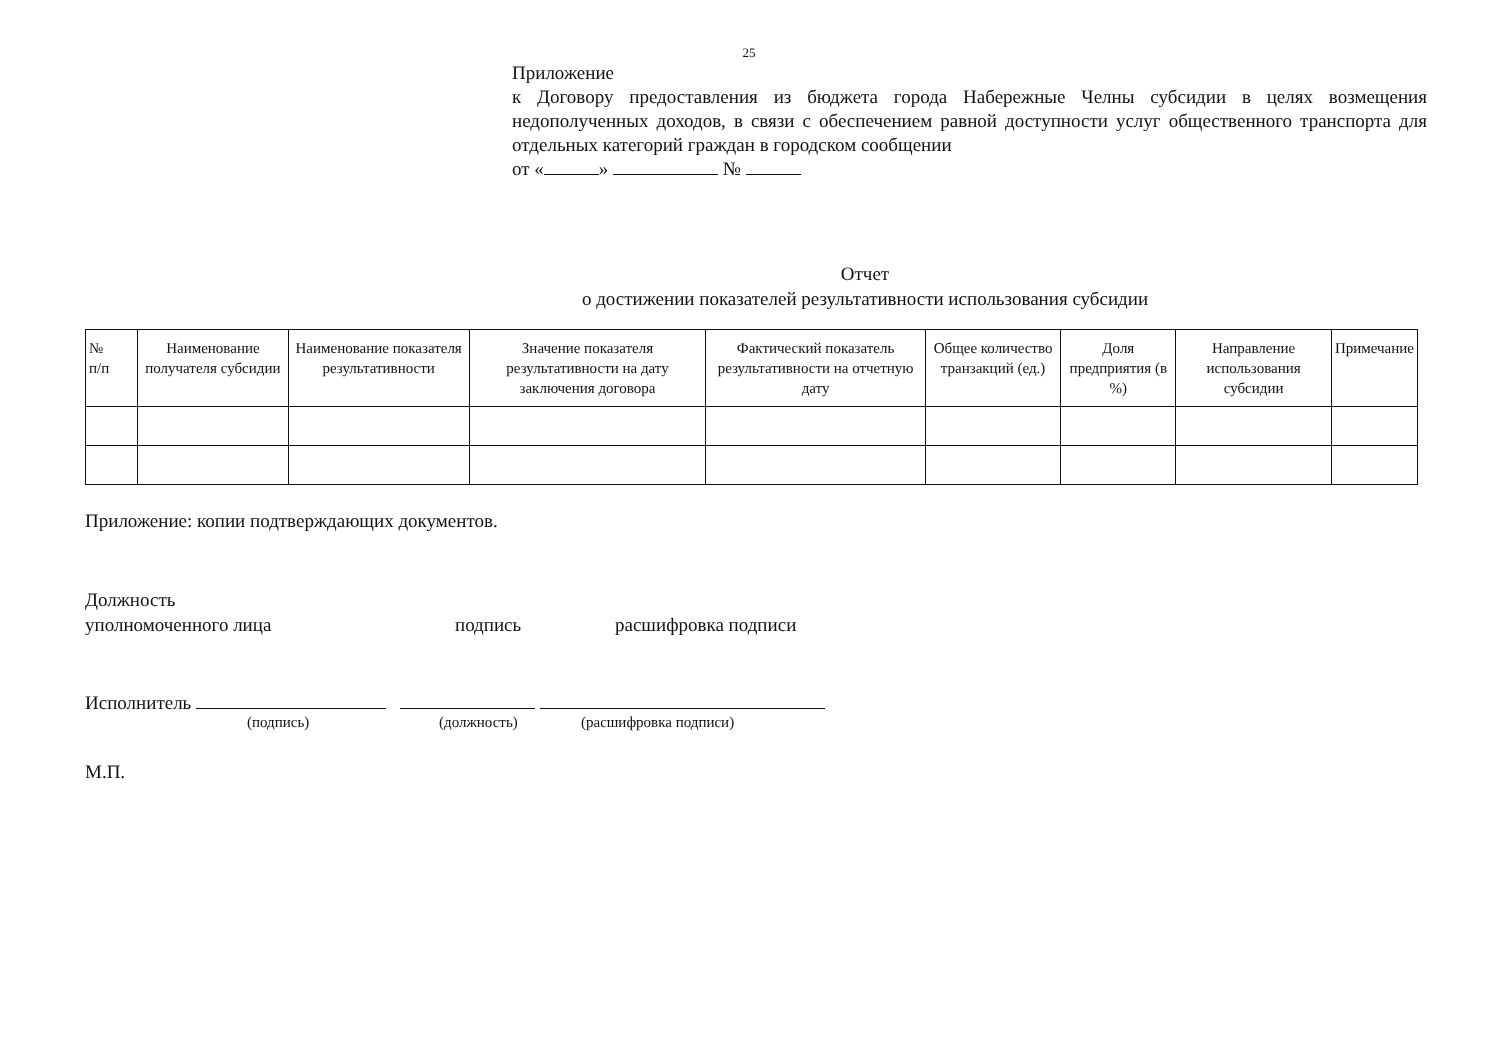25
Приложение
к Договору предоставления из бюджета города Набережные Челны субсидии в целях возмещения недополученных доходов, в связи с обеспечением равной доступности услуг общественного транспорта для отдельных категорий граждан в городском сообщении
от « » №
Отчет
о достижении показателей результативности использования субсидии
| № п/п | Наименование получателя субсидии | Наименование показателя результативности | Значение показателя результативности на дату заключения договора | Фактический показатель результативности на отчетную дату | Общее количество транзакций (ед.) | Доля предприятия (в %) | Направление использования субсидии | Примечание |
| --- | --- | --- | --- | --- | --- | --- | --- | --- |
Приложение: копии подтверждающих документов.
Должность
уполномоченного лица подпись расшифровка подписи
Исполнитель
(подпись) (должность) (расшифровка подписи)
М.П.